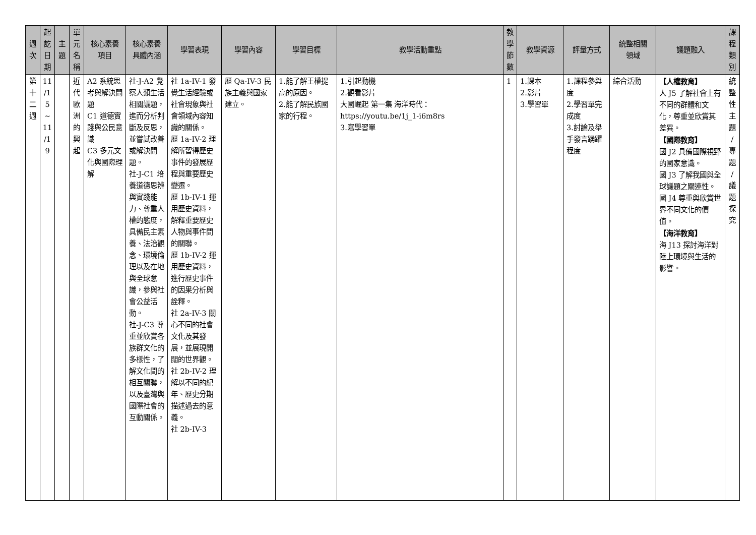| 週 次 | 起 訖 日 期 | 主 題 | 單 元 名 稱 | 核心素養 項目 | 核心素養 具體內涵 | 學習表現 | 學習內容 | 學習目標 | 教學活動重點 | 教 學 節 數 | 教學資源 | 評量方式 | 統整相關 領域 | 議題融入 | 課 程 類 別 |
| --- | --- | --- | --- | --- | --- | --- | --- | --- | --- | --- | --- | --- | --- | --- | --- |
| 第 十 二 週 | 11 /1 5 ~ 11 /1 9 | | 近 代 歐 洲 的 興 起 | A2 系統思考與解決問題 C1 道德實踐與公民意識 C3 多元文化與國際理解 | 社-J-A2 覺察人類生活相關議題，進而分析判斷及反思，並嘗試改善或解決問題。 社-J-C1 培養道德思辨與實踐能力、尊重人權的態度，具備民主素養、法治觀念、環境倫理以及在地與全球意識，參與社會公益活動。 社-J-C3 尊重並欣賞各族群文化的多樣性，了解文化間的相互關聯，以及臺灣與國際社會的互動關係。 | 社 1a-IV-1 發覺生活經驗或社會現象與社會領域內容知識的關係。 歷 1a-IV-2 理解所習得歷史事件的發展歷程與重要歷史變遷。 歷 1b-IV-1 運用歷史資料，解釋重要歷史人物與事件間的關聯。 歷 1b-IV-2 運用歷史資料，進行歷史事件的因果分析與詮釋。 社 2a-IV-3 關心不同的社會文化及其發展，並展現開闊的世界觀。 社 2b-IV-2 理解以不同的紀年、歷史分期描述過去的意義。 社 2b-IV-3 | 歷 Qa-IV-3 民族主義與國家建立。 | 1.能了解王權提高的原因。 2.能了解民族國家的行程。 | 1.引起動機 2.觀看影片 大國崛起 第一集 海洋時代： https://youtu.be/1j_1-i6m8rs 3.寫學習單 | 1 | 1.課本 2.影片 3.學習單 | 1.課程參與度 2.學習單完成度 3.討論及舉手發言踴躍程度 | 綜合活動 | 【人權教育】 人 J5 了解社會上有不同的群體和文化，尊重並欣賞其差異。 【國際教育】 國 J2 具備國際視野的國家意識。 國 J3 了解我國與全球議題之關連性。 國 J4 尊重與欣賞世界不同文化的價值。 【海洋教育】 海 J13 探討海洋對陸上環境與生活的影響。 | 統 整 性 主 題 / 專 題 / 議 題 探 究 |